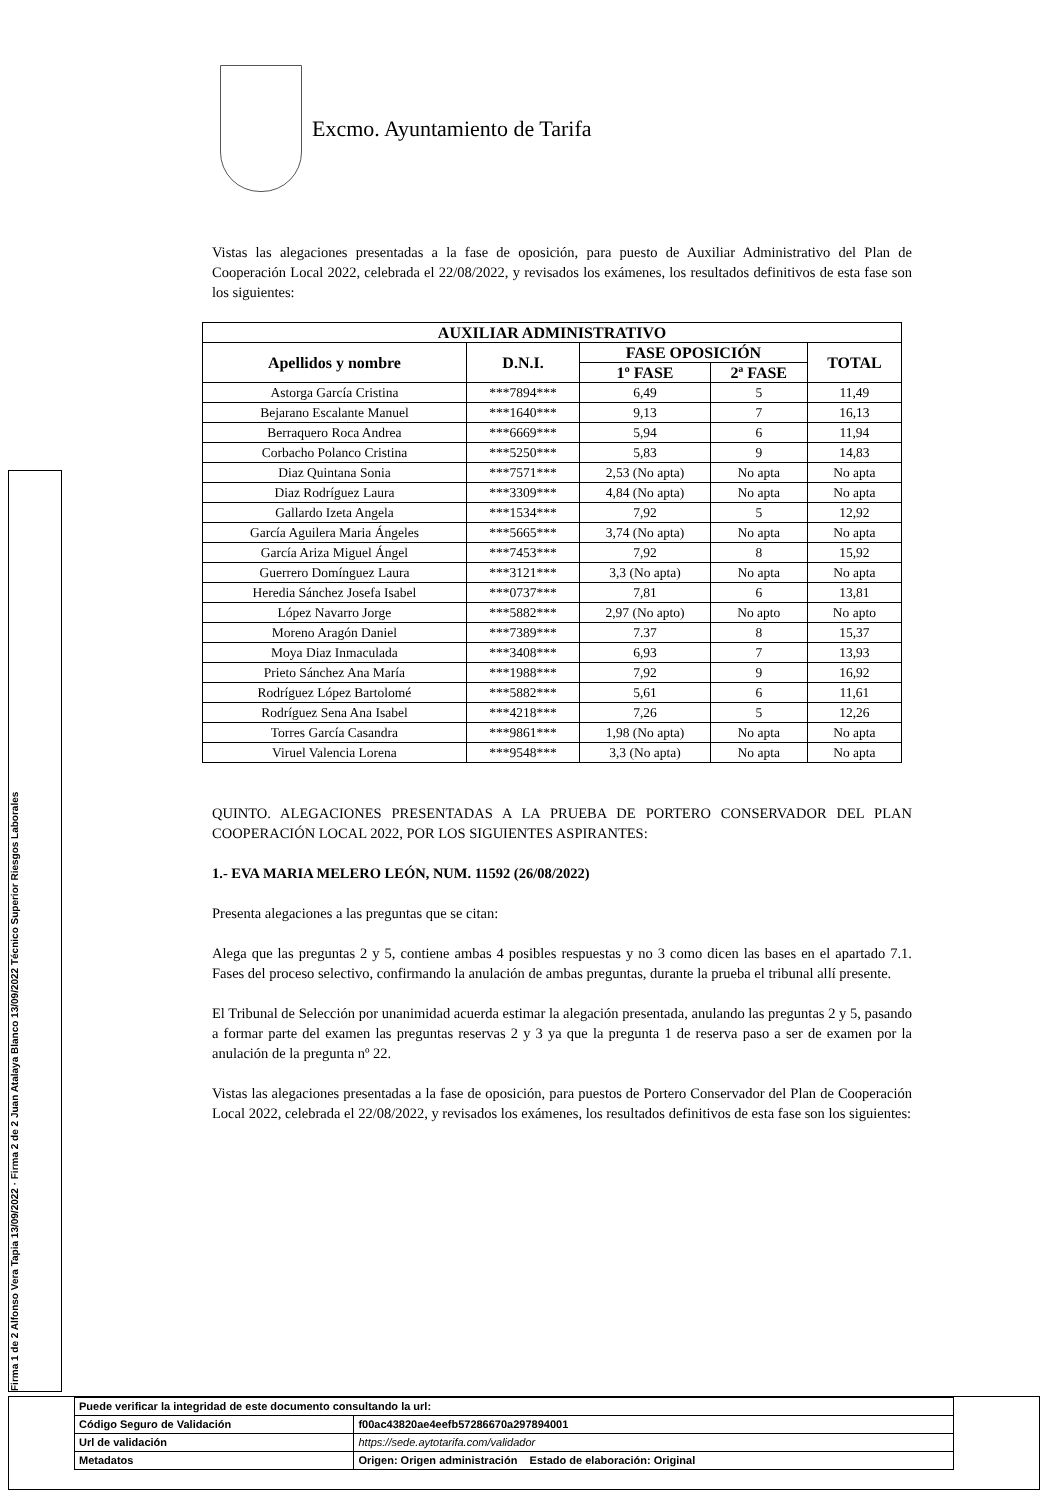Excmo. Ayuntamiento de Tarifa
Firma 1 de 2 Alfonso Vera Tapia 13/09/2022 · Firma 2 de 2 Juan Atalaya Blanco 13/09/2022 Técnico Superior Riesgos Laborales
Vistas las alegaciones presentadas a la fase de oposición, para puesto de Auxiliar Administrativo del Plan de Cooperación Local 2022, celebrada el 22/08/2022, y revisados los exámenes, los resultados definitivos de esta fase son los siguientes:
| AUXILIAR ADMINISTRATIVO | | | | |
| --- | --- | --- | --- | --- |
| Apellidos y nombre | D.N.I. | FASE OPOSICIÓN | | TOTAL |
| | | 1º FASE | 2ª FASE | |
| Astorga García Cristina | ***7894*** | 6,49 | 5 | 11,49 |
| Bejarano Escalante Manuel | ***1640*** | 9,13 | 7 | 16,13 |
| Berraquero Roca Andrea | ***6669*** | 5,94 | 6 | 11,94 |
| Corbacho Polanco Cristina | ***5250*** | 5,83 | 9 | 14,83 |
| Diaz Quintana Sonia | ***7571*** | 2,53 (No apta) | No apta | No apta |
| Diaz Rodríguez Laura | ***3309*** | 4,84 (No apta) | No apta | No apta |
| Gallardo Izeta Angela | ***1534*** | 7,92 | 5 | 12,92 |
| García Aguilera Maria Ángeles | ***5665*** | 3,74 (No apta) | No apta | No apta |
| García Ariza Miguel Ángel | ***7453*** | 7,92 | 8 | 15,92 |
| Guerrero Domínguez Laura | ***3121*** | 3,3 (No apta) | No apta | No apta |
| Heredia Sánchez Josefa Isabel | ***0737*** | 7,81 | 6 | 13,81 |
| López Navarro Jorge | ***5882*** | 2,97 (No apto) | No apto | No apto |
| Moreno Aragón Daniel | ***7389*** | 7.37 | 8 | 15,37 |
| Moya Diaz Inmaculada | ***3408*** | 6,93 | 7 | 13,93 |
| Prieto Sánchez Ana María | ***1988*** | 7,92 | 9 | 16,92 |
| Rodríguez López Bartolomé | ***5882*** | 5,61 | 6 | 11,61 |
| Rodríguez Sena Ana Isabel | ***4218*** | 7,26 | 5 | 12,26 |
| Torres García Casandra | ***9861*** | 1,98 (No apta) | No apta | No apta |
| Viruel Valencia Lorena | ***9548*** | 3,3 (No apta) | No apta | No apta |
QUINTO. ALEGACIONES PRESENTADAS A LA PRUEBA DE PORTERO CONSERVADOR DEL PLAN COOPERACIÓN LOCAL 2022, POR LOS SIGUIENTES ASPIRANTES:
1.- EVA MARIA MELERO LEÓN, NUM. 11592 (26/08/2022)
Presenta alegaciones a las preguntas que se citan:
Alega que las preguntas 2 y 5, contiene ambas 4 posibles respuestas y no 3 como dicen las bases en el apartado 7.1. Fases del proceso selectivo, confirmando la anulación de ambas preguntas, durante la prueba el tribunal allí presente.
El Tribunal de Selección por unanimidad acuerda estimar la alegación presentada, anulando las preguntas 2 y 5, pasando a formar parte del examen las preguntas reservas 2 y 3 ya que la pregunta 1 de reserva paso a ser de examen por la anulación de la pregunta nº 22.
Vistas las alegaciones presentadas a la fase de oposición, para puestos de Portero Conservador del Plan de Cooperación Local 2022, celebrada el 22/08/2022, y revisados los exámenes, los resultados definitivos de esta fase son los siguientes:
| Puede verificar la integridad de este documento consultando la url: | |
| Código Seguro de Validación | f00ac43820ae4eefb57286670a297894001 |
| Url de validación | https://sede.aytotarifa.com/validador |
| Metadatos | Origen: Origen administración Estado de elaboración: Original |